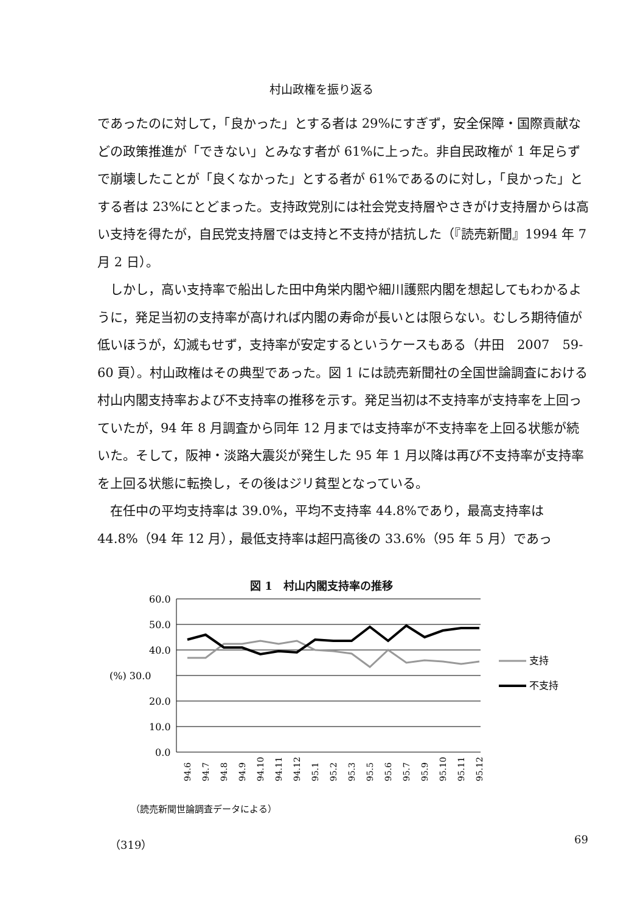村山政権を振り返る
であったのに対して，「良かった」とする者は 29%にすぎず，安全保障・国際貢献などの政策推進が「できない」とみなす者が 61%に上った。非自民政権が 1 年足らずで崩壊したことが「良くなかった」とする者が 61%であるのに対し，「良かった」とする者は 23%にとどまった。支持政党別には社会党支持層やさきがけ支持層からは高い支持を得たが，自民党支持層では支持と不支持が拮抗した（『読売新聞』1994 年 7 月 2 日）。
しかし，高い支持率で船出した田中角栄内閣や細川護熙内閣を想起してもわかるように，発足当初の支持率が高ければ内閣の寿命が長いとは限らない。むしろ期待値が低いほうが，幻滅もせず，支持率が安定するというケースもある（井田　2007　59-60 頁）。村山政権はその典型であった。図 1 には読売新聞社の全国世論調査における村山内閣支持率および不支持率の推移を示す。発足当初は不支持率が支持率を上回っていたが，94 年 8 月調査から同年 12 月までは支持率が不支持率を上回る状態が続いた。そして，阪神・淡路大震災が発生した 95 年 1 月以降は再び不支持率が支持率を上回る状態に転換し，その後はジリ貧型となっている。
在任中の平均支持率は 39.0%，平均不支持率 44.8%であり，最高支持率は 44.8%（94 年 12 月），最低支持率は超円高後の 33.6%（95 年 5 月）であっ
図 1　村山内閣支持率の推移
60.0
50.0
40.0
(%) 30.0
20.0
10.0
0.0
支持
不支持
94.6
94.7
94.8
94.9
94.10
94.11
94.12
95.1
95.2
95.3
95.5
95.6
95.7
95.9
95.10
95.11
95.12
（読売新聞世論調査データによる）
（319） 69